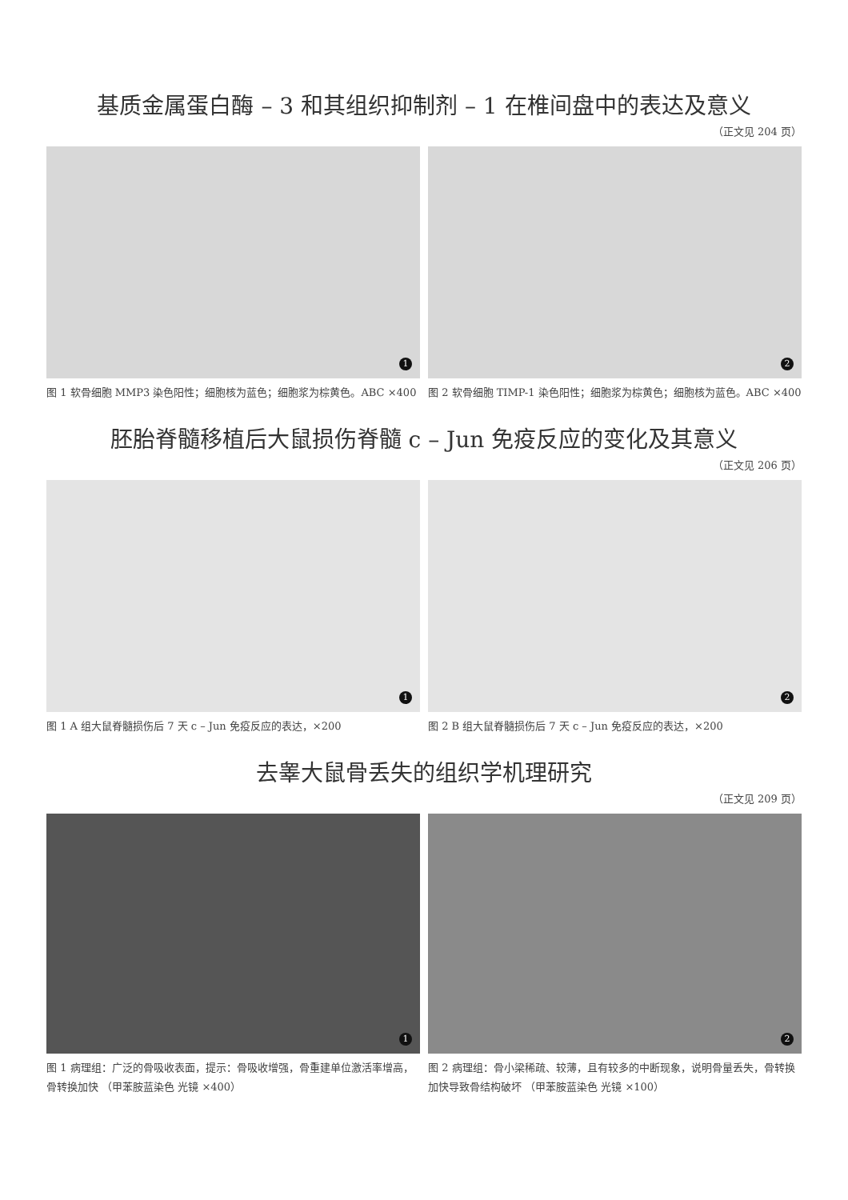基质金属蛋白酶 – 3 和其组织抑制剂 – 1 在椎间盘中的表达及意义
（正文见 204 页）
1
图 1 软骨细胞 MMP3 染色阳性；细胞核为蓝色；细胞浆为棕黄色。ABC ×400
2
图 2 软骨细胞 TIMP-1 染色阳性；细胞浆为棕黄色；细胞核为蓝色。ABC ×400
胚胎脊髓移植后大鼠损伤脊髓 c – Jun 免疫反应的变化及其意义
（正文见 206 页）
1
图 1 A 组大鼠脊髓损伤后 7 天 c – Jun 免疫反应的表达，×200
2
图 2 B 组大鼠脊髓损伤后 7 天 c – Jun 免疫反应的表达，×200
去睾大鼠骨丢失的组织学机理研究
（正文见 209 页）
1
图 1 病理组：广泛的骨吸收表面，提示：骨吸收增强，骨重建单位激活率增高，骨转换加快 （甲苯胺蓝染色 光镜 ×400）
2
图 2 病理组：骨小梁稀疏、较薄，且有较多的中断现象，说明骨量丢失，骨转换加快导致骨结构破坏 （甲苯胺蓝染色 光镜 ×100）